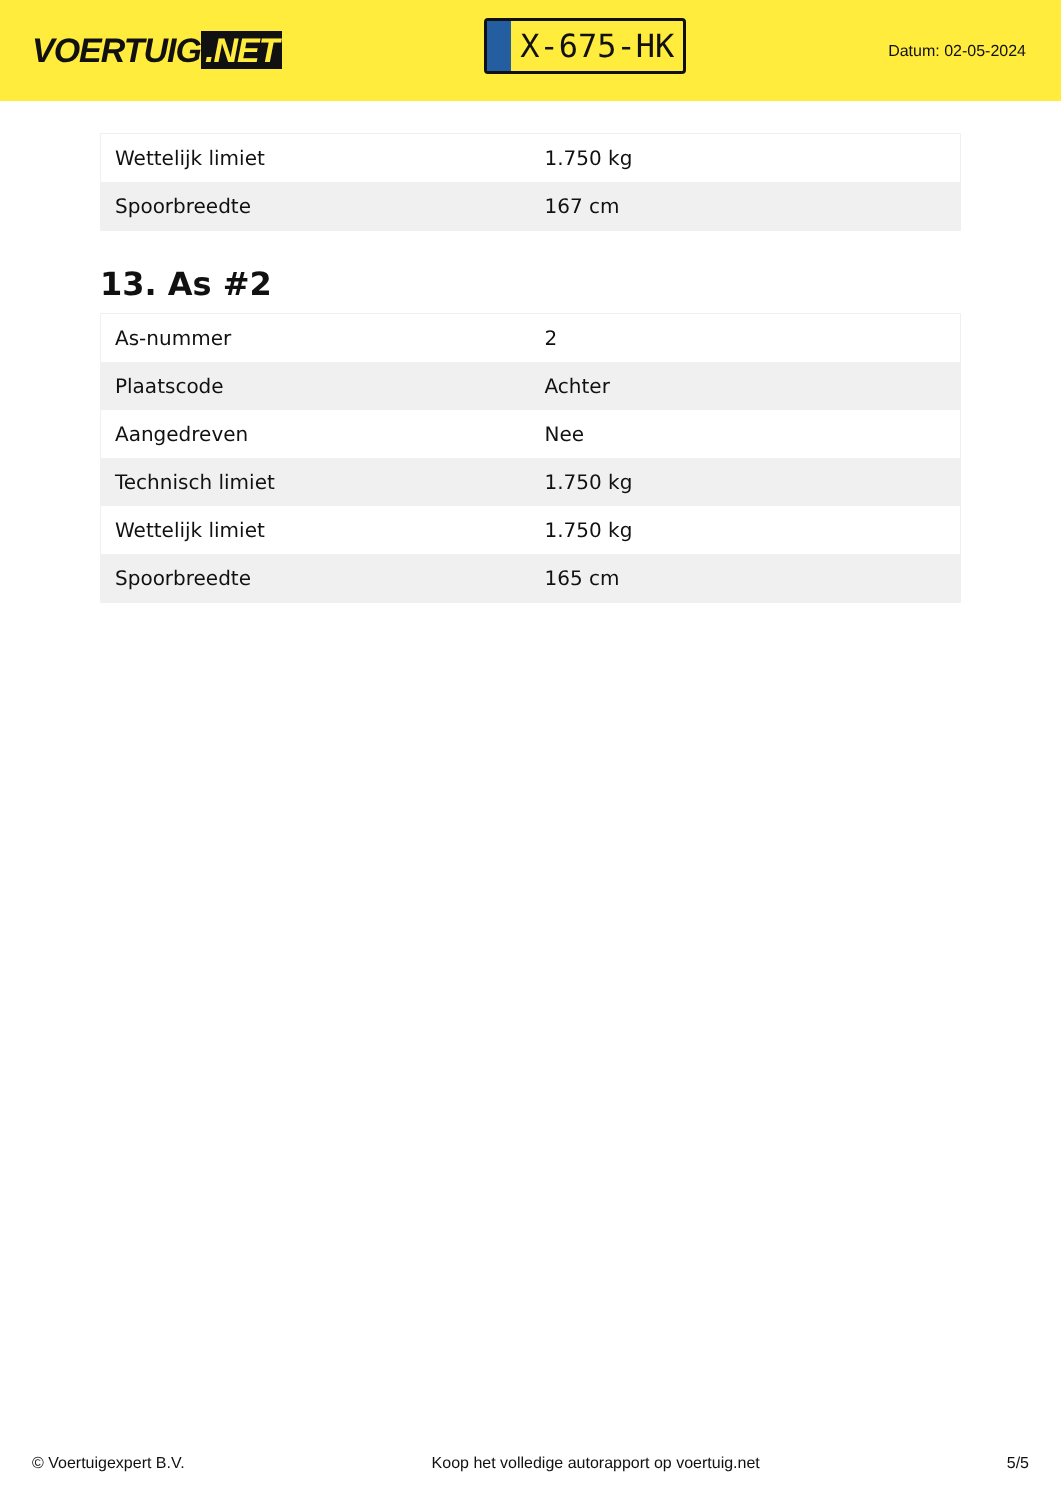VOERTUIG.NET
X-675-HK
Datum: 02-05-2024
| Wettelijk limiet | 1.750 kg |
| Spoorbreedte | 167 cm |
13. As #2
| As-nummer | 2 |
| Plaatscode | Achter |
| Aangedreven | Nee |
| Technisch limiet | 1.750 kg |
| Wettelijk limiet | 1.750 kg |
| Spoorbreedte | 165 cm |
© Voertuigexpert B.V. Koop het volledige autorapport op voertuig.net 5/5